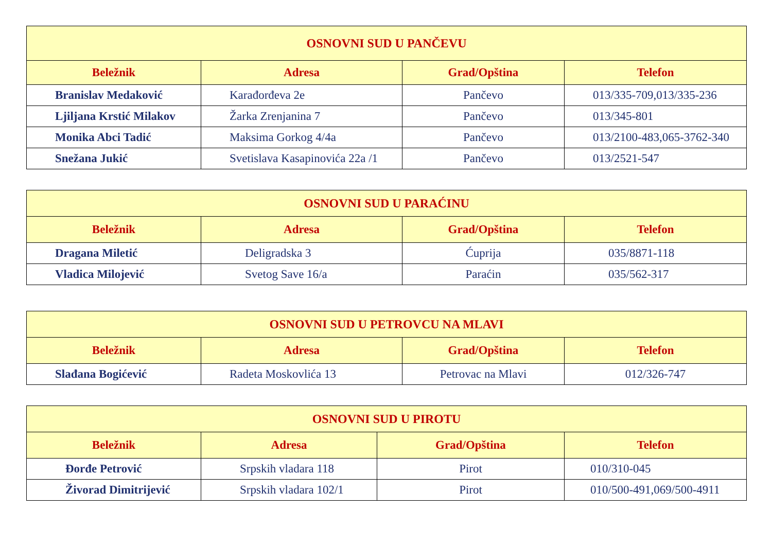| OSNOVNI SUD U PANČEVU | | | |
| --- | --- | --- | --- |
| Beležnik | Adresa | Grad/Opština | Telefon |
| Branislav Medaković | Karađorđeva 2e | Pančevo | 013/335-709,013/335-236 |
| Ljiljana Krstić Milakov | Žarka Zrenjanina 7 | Pančevo | 013/345-801 |
| Monika Abci Tadić | Maksima Gorkog 4/4a | Pančevo | 013/2100-483,065-3762-340 |
| Snežana Jukić | Svetislava Kasapinovića 22a /1 | Pančevo | 013/2521-547 |
| OSNOVNI SUD U PARAĆINU | | | |
| --- | --- | --- | --- |
| Beležnik | Adresa | Grad/Opština | Telefon |
| Dragana Miletić | Deligradska 3 | Ćuprija | 035/8871-118 |
| Vladica Milojević | Svetog Save 16/a | Paraćin | 035/562-317 |
| OSNOVNI SUD U PETROVCU NA MLAVI | | | |
| --- | --- | --- | --- |
| Beležnik | Adresa | Grad/Opština | Telefon |
| Slađana Bogićević | Radeta Moskovlića 13 | Petrovac na Mlavi | 012/326-747 |
| OSNOVNI SUD U PIROTU | | | |
| --- | --- | --- | --- |
| Beležnik | Adresa | Grad/Opština | Telefon |
| Đorđe Petrović | Srpskih vladara 118 | Pirot | 010/310-045 |
| Živorad Dimitrijević | Srpskih vladara 102/1 | Pirot | 010/500-491,069/500-4911 |